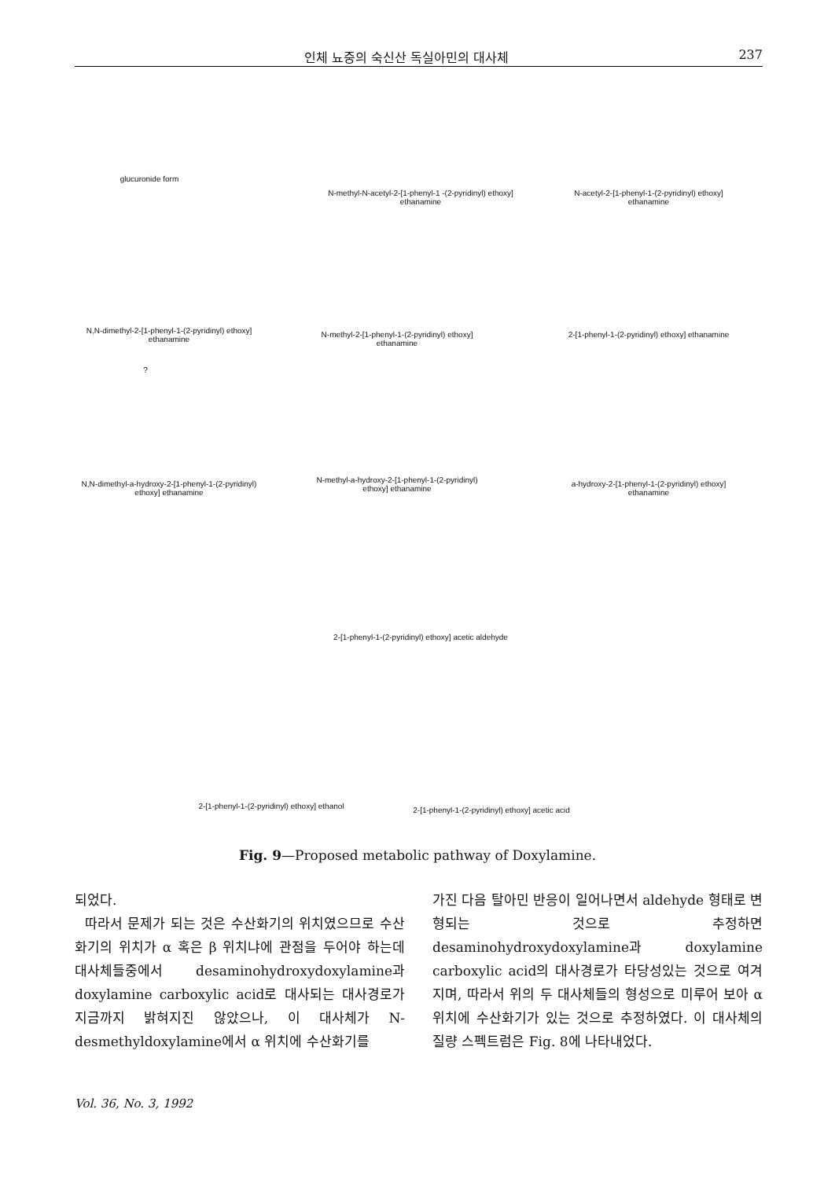인체 뇨중의 숙신산 독실아민의 대사체 237
N-methyl-N-acetyl-2-[1-phenyl-1 -(2-pyridinyl) ethoxy] ethanamine
N-acetyl-2-[1-phenyl-1-(2-pyridinyl) ethoxy] ethanamine
glucuronide form
N,N-dimethyl-2-[1-phenyl-1-(2-pyridinyl) ethoxy] ethanamine
N-methyl-2-[1-phenyl-1-(2-pyridinyl) ethoxy] ethanamine
2-[1-phenyl-1-(2-pyridinyl) ethoxy] ethanamine
?
N,N-dimethyl-a-hydroxy-2-[1-phenyl-1-(2-pyridinyl) ethoxy] ethanamine
N-methyl-a-hydroxy-2-[1-phenyl-1-(2-pyridinyl) ethoxy] ethanamine
a-hydroxy-2-[1-phenyl-1-(2-pyridinyl) ethoxy] ethanamine
2-[1-phenyl-1-(2-pyridinyl) ethoxy] acetic aldehyde
2-[1-phenyl-1-(2-pyridinyl) ethoxy] ethanol
2-[1-phenyl-1-(2-pyridinyl) ethoxy] acetic acid
Fig. 9—Proposed metabolic pathway of Doxylamine.
되었다.
따라서 문제가 되는 것은 수산화기의 위치였으므로 수산화기의 위치가 α 혹은 β 위치냐에 관점을 두어야 하는데 대사체들중에서 desaminohydroxydoxylamine과 doxylamine carboxylic acid로 대사되는 대사경로가 지금까지 밝혀지진 않았으나, 이 대사체가 N-desmethyldoxylamine에서 α 위치에 수산화기를
가진 다음 탈아민 반응이 일어나면서 aldehyde 형태로 변형되는 것으로 추정하면 desaminohydroxydoxylamine과 doxylamine carboxylic acid의 대사경로가 타당성있는 것으로 여겨지며, 따라서 위의 두 대사체들의 형성으로 미루어 보아 α 위치에 수산화기가 있는 것으로 추정하였다. 이 대사체의 질량 스펙트럼은 Fig. 8에 나타내었다.
Vol. 36, No. 3, 1992